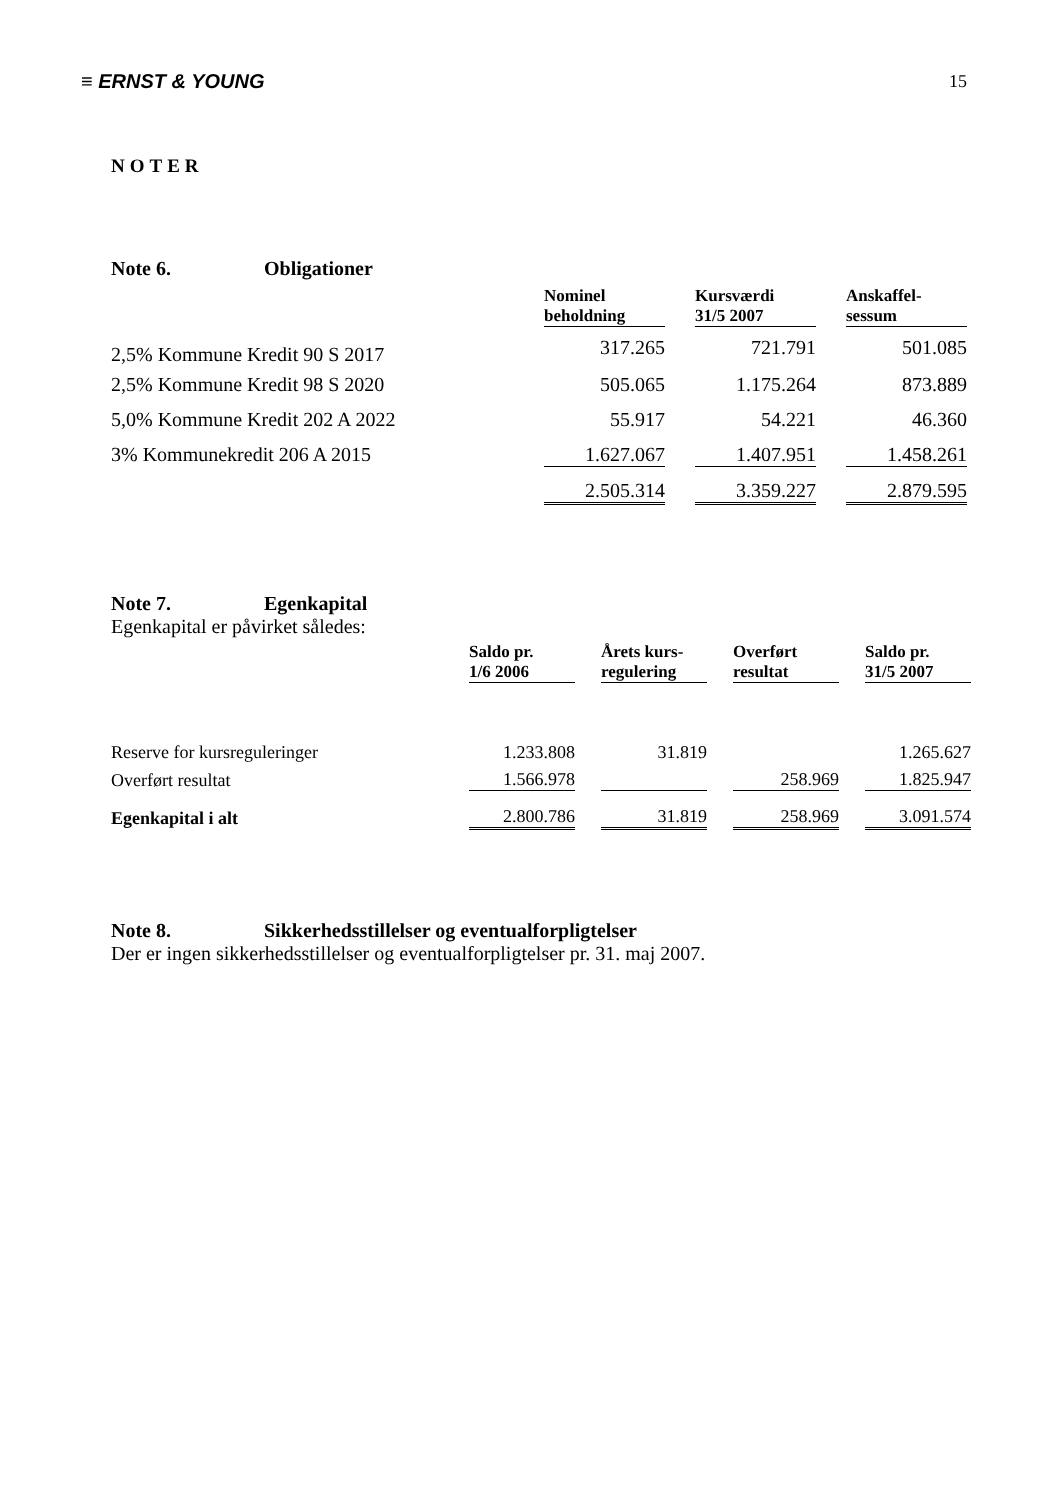≡ ERNST & YOUNG 15
NOTER
Note 6. Obligationer
| | Nominel beholdning | | Kursværdi 31/5 2007 | | Anskaffel- sessum |
| --- | --- | --- | --- | --- | --- |
| 2,5% Kommune Kredit 90 S 2017 | 317.265 | | 721.791 | | 501.085 |
| 2,5% Kommune Kredit 98 S 2020 | 505.065 | | 1.175.264 | | 873.889 |
| 5,0% Kommune Kredit 202 A 2022 | 55.917 | | 54.221 | | 46.360 |
| 3% Kommunekredit 206 A 2015 | 1.627.067 | | 1.407.951 | | 1.458.261 |
| | 2.505.314 | | 3.359.227 | | 2.879.595 |
Note 7. Egenkapital
Egenkapital er påvirket således:
| | Saldo pr. 1/6 2006 | | Årets kurs- regulering | | Overført resultat | | Saldo pr. 31/5 2007 |
| --- | --- | --- | --- | --- | --- | --- | --- |
| Reserve for kursreguleringer | 1.233.808 | | 31.819 | | | | 1.265.627 |
| Overført resultat | 1.566.978 | | | | 258.969 | | 1.825.947 |
| Egenkapital i alt | 2.800.786 | | 31.819 | | 258.969 | | 3.091.574 |
Note 8. Sikkerhedsstillelser og eventualforpligtelser
Der er ingen sikkerhedsstillelser og eventualforpligtelser pr. 31. maj 2007.